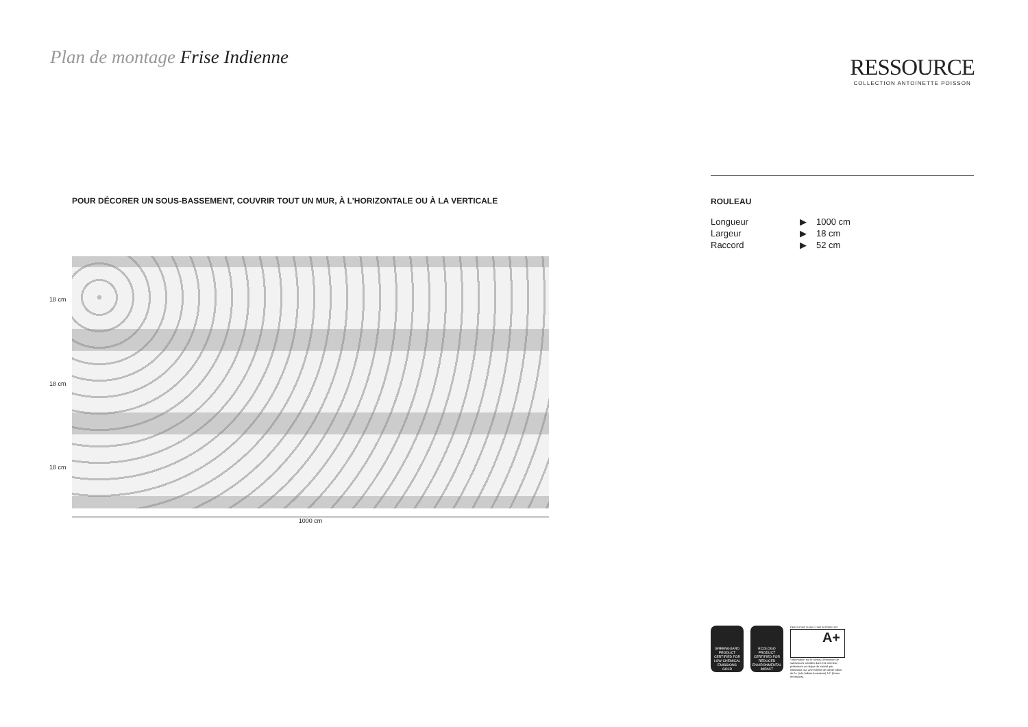Plan de montage Frise Indienne
RESSOURCE
COLLECTION ANTOINETTE POISSON
POUR DÉCORER UN SOUS-BASSEMENT, COUVRIR TOUT UN MUR, À L’HORIZONTALE OU À LA VERTICALE
18 cm
18 cm
18 cm
1000 cm
ROULEAU
| Longueur | ▶ | 1000 cm |
| Largeur | ▶ | 18 cm |
| Raccord | ▶ | 52 cm |
GREENGUARD
PRODUCT CERTIFIED FOR LOW CHEMICAL EMISSIONS
GOLD
ECOLOGO
PRODUCT CERTIFIED FOR REDUCED ENVIRONMENTAL IMPACT
ÉMISSIONS DANS L’AIR INTÉRIEUR*
A+
*Information sur le niveau d’émission de substances volatiles dans l’air intérieur, présentant un risque de toxicité par inhalation, sur une échelle de classe allant de A+ (très faibles émissions) à C (fortes émissions).